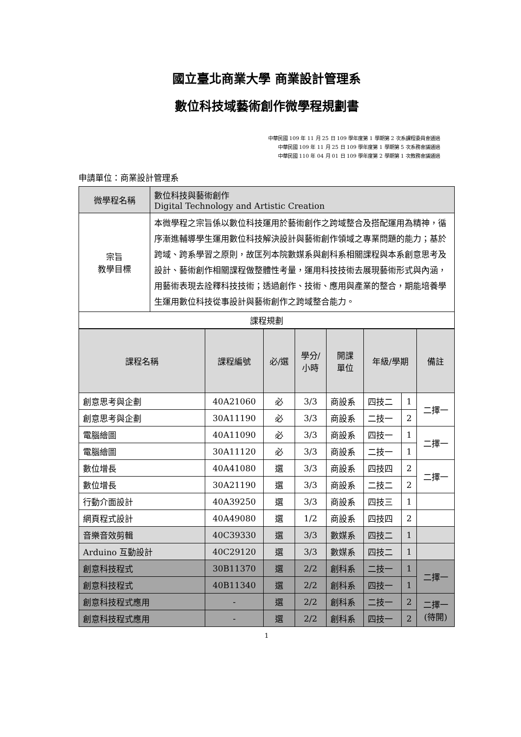國立臺北商業大學 商業設計管理系
數位科技域藝術創作微學程規劃書
中華民國 109 年 11 月 25 日 109 學年度第 1 學期第 2 次系課程委員會通過
中華民國 109 年 11 月 25 日 109 學年度第 1 學期第 5 次系務會議通過
中華民國 110 年 04 月 01 日 109 學年度第 2 學期第 1 次教務會議通過
申請單位：商業設計管理系
| 微學程名稱 | 數位科技與藝術創作 Digital Technology and Artistic Creation |
| 宗旨 教學目標 | 本微學程之宗旨係以數位科技運用於藝術創作之跨域整合及搭配運用為精神，循序漸進輔導學生運用數位科技解決設計與藝術創作領域之專業問題的能力；基於跨域、跨系學習之原則，故匡列本院數媒系與創科系相關課程與本系創意思考及設計、藝術創作相關課程做整體性考量，運用科技技術去展現藝術形式與內涵，用藝術表現去詮釋科技技術；透過創作、技術、應用與產業的整合，期能培養學生運用數位科技從事設計與藝術創作之跨域整合能力。 |
| 課程規劃 | |
| 課程名稱 | 課程編號 | 必/選 | 學分/ 小時 | 開課 單位 | 年級/學期 | | 備註 |
| --- | --- | --- | --- | --- | --- | --- | --- |
| 創意思考與企劃 | 40A21060 | 必 | 3/3 | 商設系 | 四技二 | 1 | 二擇一 |
| 創意思考與企劃 | 30A11190 | 必 | 3/3 | 商設系 | 二技一 | 2 | |
| 電腦繪圖 | 40A11090 | 必 | 3/3 | 商設系 | 四技一 | 1 | 二擇一 |
| 電腦繪圖 | 30A11120 | 必 | 3/3 | 商設系 | 二技一 | 1 | |
| 數位增長 | 40A41080 | 選 | 3/3 | 商設系 | 四技四 | 2 | 二擇一 |
| 數位增長 | 30A21190 | 選 | 3/3 | 商設系 | 二技二 | 2 | |
| 行動介面設計 | 40A39250 | 選 | 3/3 | 商設系 | 四技三 | 1 | |
| 網頁程式設計 | 40A49080 | 選 | 1/2 | 商設系 | 四技四 | 2 | |
| 音樂音效剪輯 | 40C39330 | 選 | 3/3 | 數媒系 | 四技二 | 1 | |
| Arduino 互動設計 | 40C29120 | 選 | 3/3 | 數媒系 | 四技二 | 1 | |
| 創意科技程式 | 30B11370 | 選 | 2/2 | 創科系 | 二技一 | 1 | 二擇一 |
| 創意科技程式 | 40B11340 | 選 | 2/2 | 創科系 | 四技一 | 1 | |
| 創意科技程式應用 | - | 選 | 2/2 | 創科系 | 二技一 | 2 | 二擇一 (待開) |
| 創意科技程式應用 | - | 選 | 2/2 | 創科系 | 四技一 | 2 | |
1